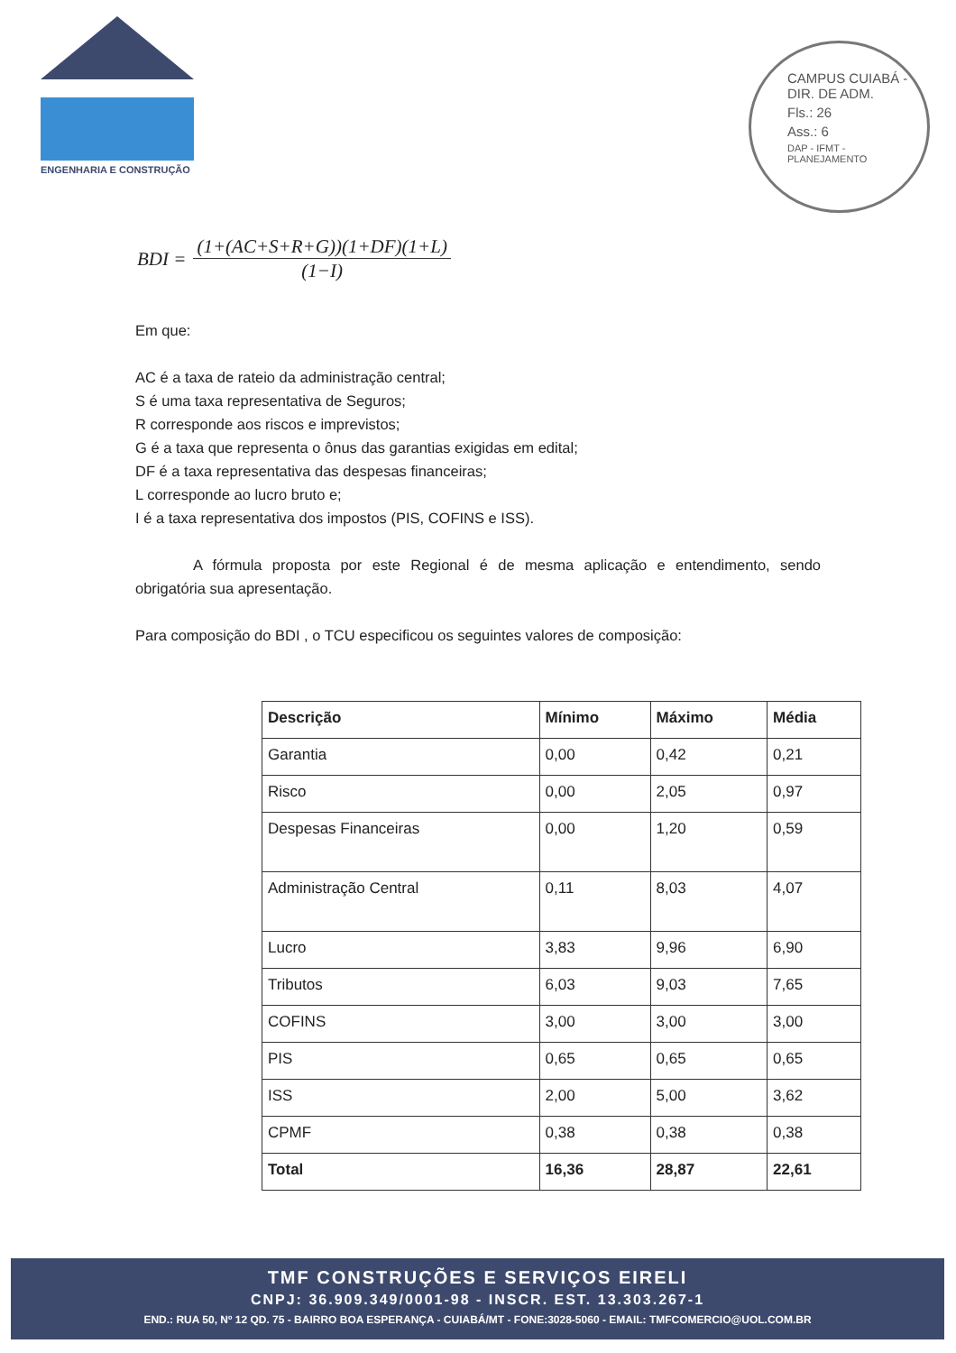ENGENHARIA E CONSTRUÇÃO
CAMPUS CUIABÁ - DIR. DE ADM.
Fls.: 26
Ass.: 6
DAP - IFMT - PLANEJAMENTO
BDI =
(1+(AC+S+R+G))(1+DF)(1+L)
(1−I)
Em que:
AC é a taxa de rateio da administração central;
S é uma taxa representativa de Seguros;
R corresponde aos riscos e imprevistos;
G é a taxa que representa o ônus das garantias exigidas em edital;
DF é a taxa representativa das despesas financeiras;
L corresponde ao lucro bruto e;
I é a taxa representativa dos impostos (PIS, COFINS e ISS).
A fórmula proposta por este Regional é de mesma aplicação e entendimento, sendo obrigatória sua apresentação.
Para composição do BDI , o TCU especificou os seguintes valores de composição:
| Descrição | Mínimo | Máximo | Média |
| --- | --- | --- | --- |
| Garantia | 0,00 | 0,42 | 0,21 |
| Risco | 0,00 | 2,05 | 0,97 |
| Despesas Financeiras | 0,00 | 1,20 | 0,59 |
| Administração Central | 0,11 | 8,03 | 4,07 |
| Lucro | 3,83 | 9,96 | 6,90 |
| Tributos | 6,03 | 9,03 | 7,65 |
| COFINS | 3,00 | 3,00 | 3,00 |
| PIS | 0,65 | 0,65 | 0,65 |
| ISS | 2,00 | 5,00 | 3,62 |
| CPMF | 0,38 | 0,38 | 0,38 |
| Total | 16,36 | 28,87 | 22,61 |
TMF CONSTRUÇÕES E SERVIÇOS EIRELI
CNPJ: 36.909.349/0001-98 - INSCR. EST. 13.303.267-1
END.: RUA 50, Nº 12 QD. 75 - BAIRRO BOA ESPERANÇA - CUIABÁ/MT - FONE:3028-5060 - EMAIL: TMFCOMERCIO@UOL.COM.BR